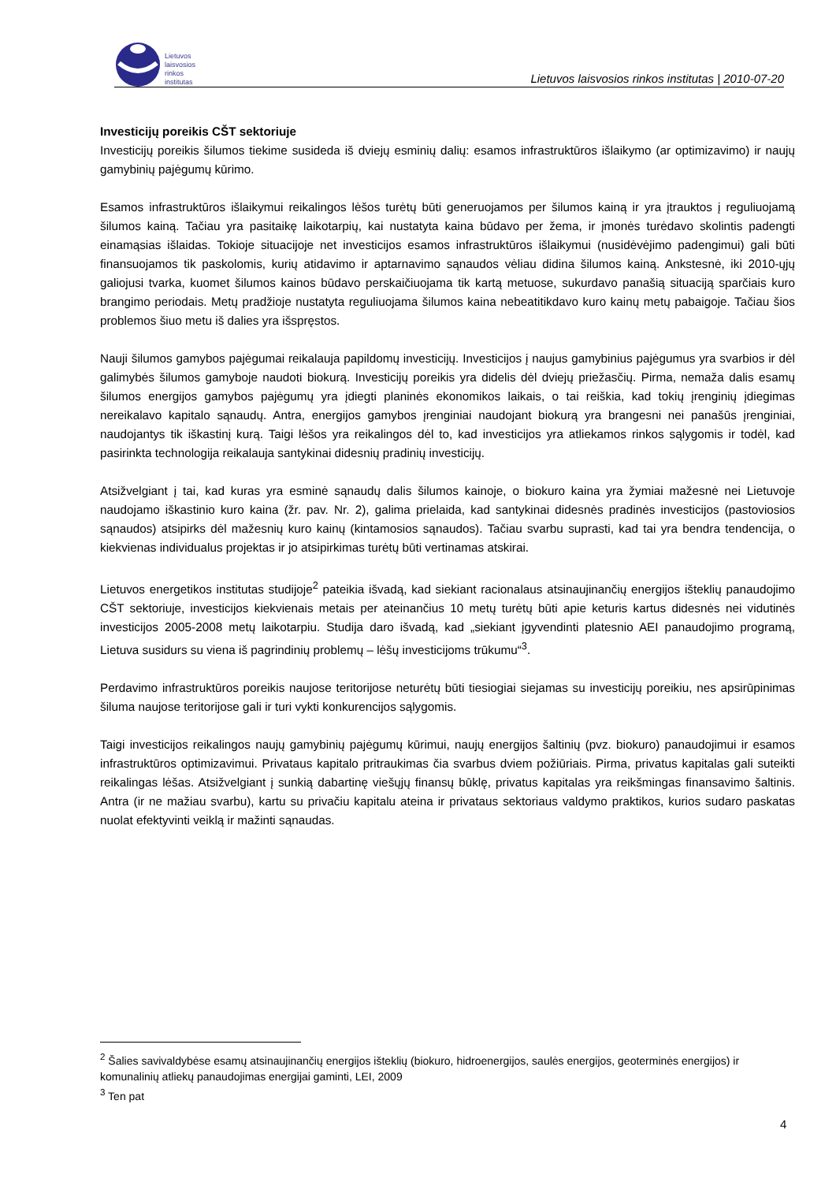Lietuvos
laisvosios
rinkos
institutas
Lietuvos laisvosios rinkos institutas | 2010-07-20
Investicijų poreikis CŠT sektoriuje
Investicijų poreikis šilumos tiekime susideda iš dviejų esminių dalių: esamos infrastruktūros išlaikymo (ar optimizavimo) ir naujų gamybinių pajėgumų kūrimo.
Esamos infrastruktūros išlaikymui reikalingos lėšos turėtų būti generuojamos per šilumos kainą ir yra įtrauktos į reguliuojamą šilumos kainą. Tačiau yra pasitaikę laikotarpių, kai nustatyta kaina būdavo per žema, ir įmonės turėdavo skolintis padengti einamąsias išlaidas. Tokioje situacijoje net investicijos esamos infrastruktūros išlaikymui (nusidėvėjimo padengimui) gali būti finansuojamos tik paskolomis, kurių atidavimo ir aptarnavimo sąnaudos vėliau didina šilumos kainą. Ankstesnė, iki 2010-ųjų galiojusi tvarka, kuomet šilumos kainos būdavo perskaičiuojama tik kartą metuose, sukurdavo panašią situaciją sparčiais kuro brangimo periodais. Metų pradžioje nustatyta reguliuojama šilumos kaina nebeatitikdavo kuro kainų metų pabaigoje. Tačiau šios problemos šiuo metu iš dalies yra išspręstos.
Nauji šilumos gamybos pajėgumai reikalauja papildomų investicijų. Investicijos į naujus gamybinius pajėgumus yra svarbios ir dėl galimybės šilumos gamyboje naudoti biokurą. Investicijų poreikis yra didelis dėl dviejų priežasčių. Pirma, nemaža dalis esamų šilumos energijos gamybos pajėgumų yra įdiegti planinės ekonomikos laikais, o tai reiškia, kad tokių įrenginių įdiegimas nereikalavo kapitalo sąnaudų. Antra, energijos gamybos įrenginiai naudojant biokurą yra brangesni nei panašūs įrenginiai, naudojantys tik iškastinį kurą. Taigi lėšos yra reikalingos dėl to, kad investicijos yra atliekamos rinkos sąlygomis ir todėl, kad pasirinkta technologija reikalauja santykinai didesnių pradinių investicijų.
Atsižvelgiant į tai, kad kuras yra esminė sąnaudų dalis šilumos kainoje, o biokuro kaina yra žymiai mažesnė nei Lietuvoje naudojamo iškastinio kuro kaina (žr. pav. Nr. 2), galima prielaida, kad santykinai didesnės pradinės investicijos (pastoviosios sąnaudos) atsipirks dėl mažesnių kuro kainų (kintamosios sąnaudos). Tačiau svarbu suprasti, kad tai yra bendra tendencija, o kiekvienas individualus projektas ir jo atsipirkimas turėtų būti vertinamas atskirai.
Lietuvos energetikos institutas studijoje<sup>2</sup> pateikia išvadą, kad siekiant racionalaus atsinaujinančių energijos išteklių panaudojimo CŠT sektoriuje, investicijos kiekvienais metais per ateinančius 10 metų turėtų būti apie keturis kartus didesnės nei vidutinės investicijos 2005-2008 metų laikotarpiu. Studija daro išvadą, kad „siekiant įgyvendinti platesnio AEI panaudojimo programą, Lietuva susidurs su viena iš pagrindinių problemų – lėšų investicijoms trūkumu“<sup>3</sup>.
Perdavimo infrastruktūros poreikis naujose teritorijose neturėtų būti tiesiogiai siejamas su investicijų poreikiu, nes apsirūpinimas šiluma naujose teritorijose gali ir turi vykti konkurencijos sąlygomis.
Taigi investicijos reikalingos naujų gamybinių pajėgumų kūrimui, naujų energijos šaltinių (pvz. biokuro) panaudojimui ir esamos infrastruktūros optimizavimui. Privataus kapitalo pritraukimas čia svarbus dviem požiūriais. Pirma, privatus kapitalas gali suteikti reikalingas lėšas. Atsižvelgiant į sunkią dabartinę viešųjų finansų būklę, privatus kapitalas yra reikšmingas finansavimo šaltinis. Antra (ir ne mažiau svarbu), kartu su privačiu kapitalu ateina ir privataus sektoriaus valdymo praktikos, kurios sudaro paskatas nuolat efektyvinti veiklą ir mažinti sąnaudas.
<sup>2</sup> Šalies savivaldybėse esamų atsinaujinančių energijos išteklių (biokuro, hidroenergijos, saulės energijos, geoterminės energijos) ir komunalinių atliekų panaudojimas energijai gaminti, LEI, 2009
<sup>3</sup> Ten pat
4